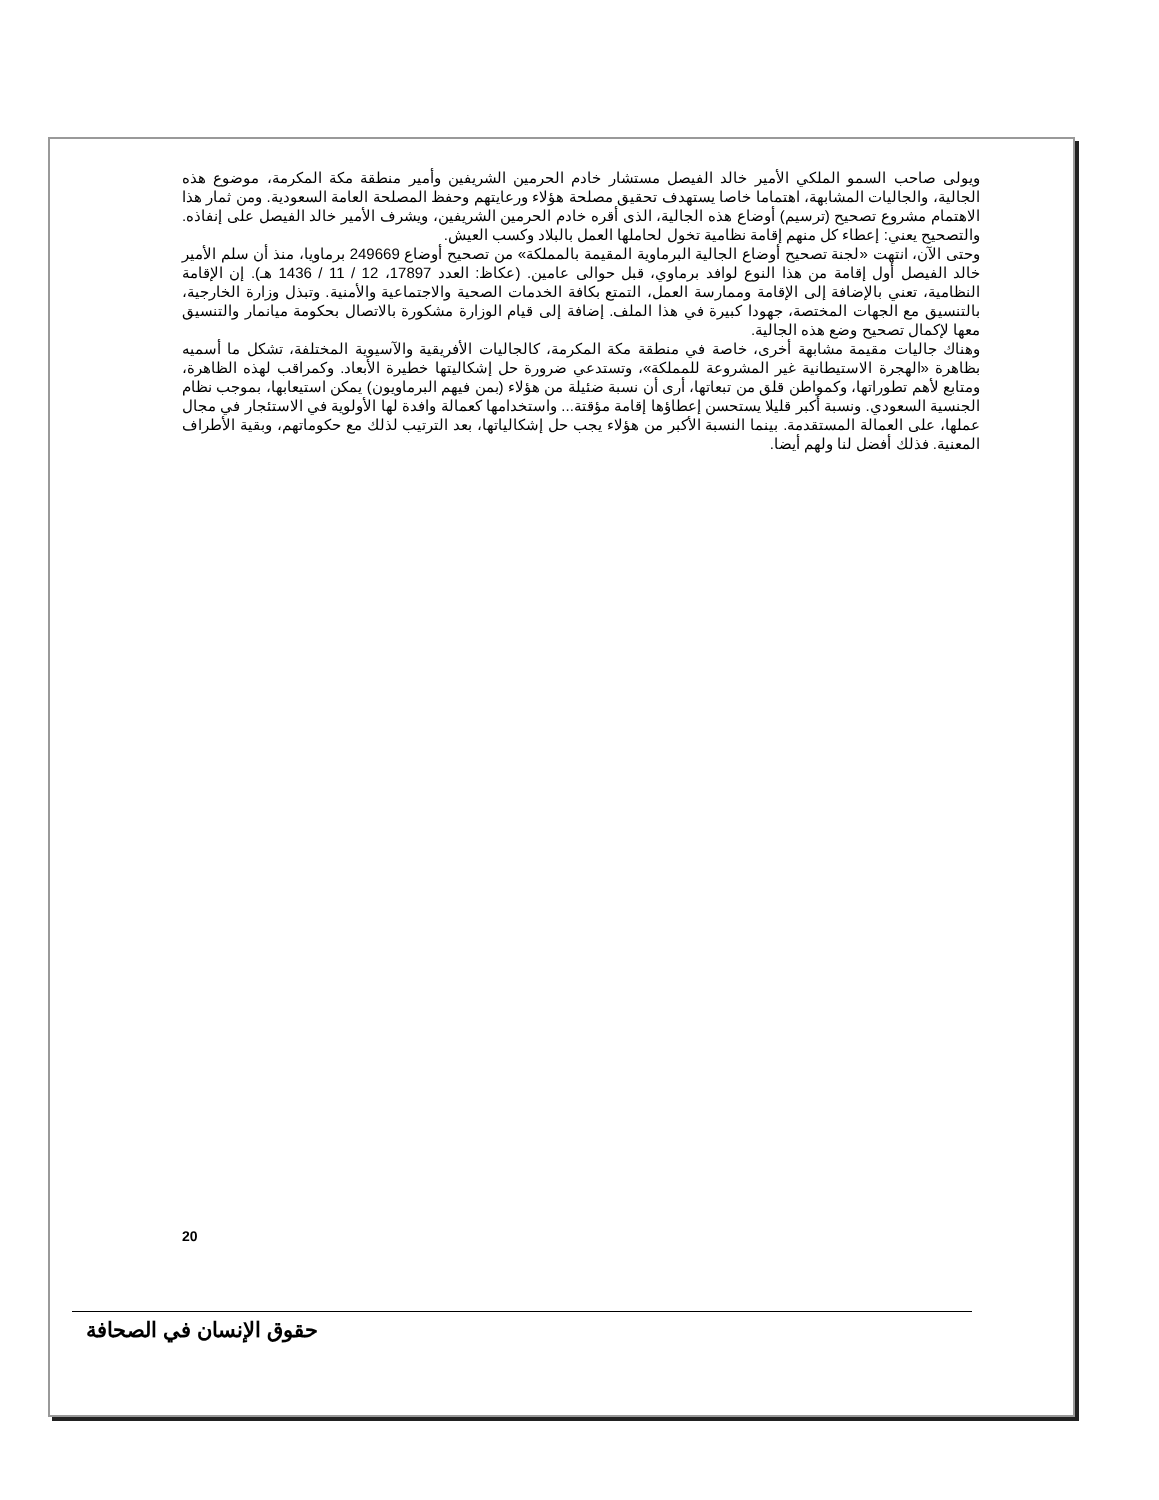ويولى صاحب السمو الملكي الأمير خالد الفيصل مستشار خادم الحرمين الشريفين وأمير منطقة مكة المكرمة، موضوع هذه الجالية، والجاليات المشابهة، اهتماما خاصا يستهدف تحقيق مصلحة هؤلاء ورعايتهم وحفظ المصلحة العامة السعودية. ومن ثمار هذا الاهتمام مشروع تصحيح (ترسيم) أوضاع هذه الجالية، الذى أقره خادم الحرمين الشريفين، ويشرف الأمير خالد الفيصل على إنفاذه. والتصحيح يعني: إعطاء كل منهم إقامة نظامية تخول لحاملها العمل بالبلاد وكسب العيش.
وحتى الآن، انتهت «لجنة تصحيح أوضاع الجالية البرماوية المقيمة بالمملكة» من تصحيح أوضاع 249669 برماويا، منذ أن سلم الأمير خالد الفيصل أول إقامة من هذا النوع لوافد برماوي، قبل حوالى عامين. (عكاظ: العدد 17897، 12 / 11 / 1436 هـ). إن الإقامة النظامية، تعني بالإضافة إلى الإقامة وممارسة العمل، التمتع بكافة الخدمات الصحية والاجتماعية والأمنية. وتبذل وزارة الخارجية، بالتنسيق مع الجهات المختصة، جهودا كبيرة في هذا الملف. إضافة إلى قيام الوزارة مشكورة بالاتصال بحكومة ميانمار والتنسيق معها لإكمال تصحيح وضع هذه الجالية.
وهناك جاليات مقيمة مشابهة أخرى، خاصة في منطقة مكة المكرمة، كالجاليات الأفريقية والآسيوية المختلفة، تشكل ما أسميه بظاهرة «الهجرة الاستيطانية غير المشروعة للمملكة»، وتستدعي ضرورة حل إشكاليتها خطيرة الأبعاد. وكمراقب لهذه الظاهرة، ومتابع لأهم تطوراتها، وكمواطن قلق من تبعاتها، أرى أن نسبة ضئيلة من هؤلاء (بمن فيهم البرماويون) يمكن استيعابها، بموجب نظام الجنسية السعودي. ونسبة أكبر قليلا يستحسن إعطاؤها إقامة مؤقتة... واستخدامها كعمالة وافدة لها الأولوية في الاستئجار في مجال عملها، على العمالة المستقدمة. بينما النسبة الأكبر من هؤلاء يجب حل إشكالياتها، بعد الترتيب لذلك مع حكوماتهم، وبقية الأطراف المعنية. فذلك أفضل لنا ولهم أيضا.
20
حقوق الإنسان في الصحافة